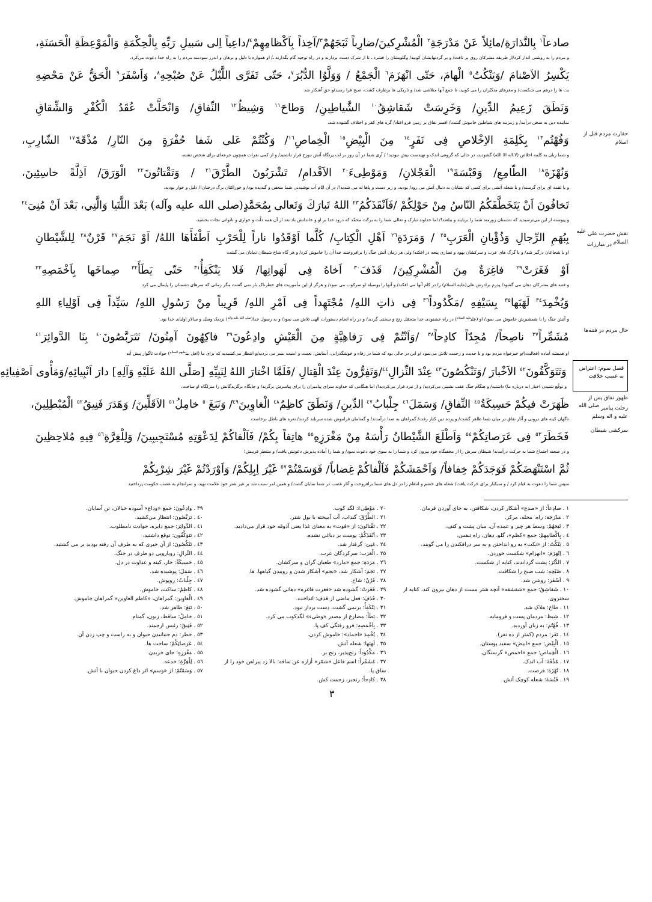صادعاً<sup>١</sup> بِالنَّذارَةِ/مائِلاً عَنْ مَدْرَجَةِ<sup>٢</sup> الْمُشْرِكينَ/ضارِباً ثَبَجَهُمْ<sup>٣</sup>/آخِذاً بِاَكْظامِهِمْ<sup>٤</sup>/داعِياً اِلى سَبيلِ رَبِّهِ بِالْحِكْمَةِ وَالْمَوْعِظَةِ الْحَسَنَةِ،
و مردم را به روشنی انذار کرد/از طریقه مشرکان روی بر تافت/ و بر گردنهایشان کوبید/ وگلویشان را فشرد ـ تا از شرک دست بردارند و در راه توحید گام بگذارند ـ/ او همواره با دلیل و برهان و اندرز سودمند مردم را به راه خدا دعوت می‌کرد.
يَكْسِرُ الاَصْنامَ /وَيَنْكُتُ<sup>٥</sup> الْهامَ، حَتّى انْهَزَمَ<sup>٦</sup> الْجَمْعُ / وَوَلَّوُا الدُّبُرَ<sup>٧</sup>، حَتّى تَفَرَّى اللَّيْلُ عَنْ صُبْحِهِ<sup>٨</sup>، وَاَسْفَرَ<sup>٩</sup> الْحَقُّ عَنْ مَحْضِهِ
بت ها را درهم می شکست/ و مغزهای متکبّران را می کوبید، تا جمع آنها متلاشی شد/ و تاریکی ها برطرف گشت، صبح فرا رسید/و حق آشکار شد
وَنَطَقَ زَعِيمُ الدِّينِ/ وَخَرِسَتْ شَقاشِقُ<sup>١٠</sup> الشَّياطِينِ/ وَطاحَ<sup>١١</sup> وَشِيظُ<sup>١٢</sup> النِّفاقِ/ وَانْحَلَّتْ عُقَدُ الْكُفْرِ وَالشِّقاقِ
نماینده دین به سخن درآمد/ و زمزمه های شیاطین خاموش گشت/ افسر نفاق بر زمین فرو افتاد/ گره های کفر و اختلاف گشوده شد،
حقارت مردم قبل از اسلام
وَفُهْتُم<sup>١٣</sup> بِكَلِمَةِ الاِخْلاصِ فِى نَفَرٍ<sup>١٤</sup> مِنَ الْبِيْضِ<sup>١٥</sup> الْخِماصِ<sup>١٦</sup>/ وَكُنْتُمْ عَلى شَفا حُفْرَةٍ مِنَ النّارِ/ مُذْقَةَ<sup>١٧</sup> الشّارِبِ،
و شما زبان به کلمه اخلاص (لا اله الا الله) گشودید، در حالی که گروهی اندک و تهیدست بیش نبودید! / آری شما در آن روز بر لب پرتگاه آتش دوزخ قرار داشتید/ و از کمی نفرات همچون جرعه‌ای برای شخص تشنه،
وَنُهْزَةَ<sup>١٨</sup> الطّامِعِ/ وَقَبْسَةَ<sup>١٩</sup> الْعَجْلانِ/ وَمَوْطِىءَ<sup>٢٠</sup> الاَقْدامِ/ تَشْرَبُونَ الطَّرْقَ<sup>٢١</sup> / وَتَقْتاتُونَ<sup>٢٢</sup> الْوَرَقَ/ اَذِلَّةً خاسِئِينَ،
و یا لقمه ای برای گرسنه/ و یا شعله آتشی برای کسی که شتابان به دنبال آتش می رود/ بودید، و زیر دست و پاها له می شدید!/ در آن ایّام آب نوشیدنی شما متعفن و گندیده بود/ و خوراکتان برگ درختان!/ ذلیل و خوار بودید،
تَخافُونَ اَنْ يَتَخَطَّفَكُمُ النّاسُ مِنْ حَوْلِكُمْ /فَاَنْقَذَكُمُ<sup>٢٣</sup> اللهُ تَبارَكَ وَتَعالى بِمُحَمَّدٍ(صلى الله عليه وآله) بَعْدَ اللَّتَيا وَالَّتِي، بَعْدَ اَنْ مُنِىَ<sup>٢٤</sup>
و پیوسته از این می‌ترسیدید که دشمنان زورمند شما را بربایند و ببلعند!/ اما خداوند تبارک و تعالی شما را به برکت محمّد که درود خدا بر او و خاندانش باد بعد از آن همه ذلّت و خواری و ناتوانی نجات بخشید،
نقش حضرت علی <sup>عليه السلام</sup> در مبارزات
بِبُهَمِ الرِّجالِ وَذُؤْبانِ الْعَرَبِ<sup>٢٥</sup> / وَمَرَدَةِ<sup>٢٦</sup> اَهْلِ الْكِتابِ/ كُلَّما اَوْقَدُوا ناراً لِلْحَرْبِ اَطْفَأَهَا اللهُ/ اَوْ نَجَمَ<sup>٢٧</sup> قَرْنٌ<sup>٢٨</sup> لِلشَّيْطانِ
او با شجاعان درگیر شد/ و با گرگ های عرب و سرکشان یهود و نصاری پنجه در افکند/ ولی هر زمان آتش جنگ را برافروختند خدا آن را خاموش کرد/ و هر گاه شاخ شیطان نمایان می گشت
اَوْ فَغَرَتْ<sup>٢٩</sup> فاغِرَةٌ مِنَ الْمُشْرِكِينَ/ قَذَفَ<sup>٣٠</sup> اَخاهُ فِى لَهَواتِها/ فَلا يَنْكَفِأُ<sup>٣١</sup> حَتّى يَطَأَ<sup>٣٢</sup> صِماخَها بِاَخْمَصِهِ<sup>٣٣</sup>
و فتنه های مشرکان دهان می گشود/ پدرم برادرش علی(علیه السلام) را در کام آنها می افکند/ و آنها را بوسیله او سرکوب می نمود/ و هرگز از این مأموریت های خطرناک باز نمی گشت مگر زمانی که سرهای دشمنان را پایمال می کرد
وَيُخْمِدَ<sup>٣٤</sup> لَهَبَها<sup>٣٥</sup> بِسَيْفِهِ /مَكْدُوداً<sup>٣٦</sup> فِى ذاتِ اللهِ/ مُجْتَهِداً فِى اَمْرِ اللهِ/ قَرِيباً مِنْ رَسُولِ اللهِ/ سَيِّداً فِى اَوْلِياءِ اللهِ
و آتش جنگ را با شمشیرش خاموش می نمود/ او (علی<sup>علیه السلام</sup>) در راه خشنودی خدا متحمّل رنج و سختی گردید/ و در راه انجام دستورات الهی تلاش می نمود/ و به رسول خدا(<sup>صلی الله علیه واله</sup>) نزدیک وسیّد و سالار اولیای خدا بود.
حال مردم در فتنه‌ها
مُشَمِّراً<sup>٣٧</sup> ناصِحاً/ مُجِدّاً كادِحاً<sup>٣٨</sup> /وَاَنْتُمْ فِى رَفاهِيَّةٍ مِنَ الْعَيْشِ وادِعُونَ<sup>٣٩</sup> فاكِهُونَ آمِنُونَ/ تَتَرَبَّصُونَ<sup>٤٠</sup> بِنَا الدَّوائِرَ<sup>٤١</sup>
او همیشه آماده (فعالیت)/و خیرخواه مردم بود و با جدیت و زحمت تلاش می‌نمود /و این در حالی بود که شما در رفاه و خوشگذرانی، آسایش، نعمت و امنیت بسر می بردید/و انتظار می‌کشیدید که برای ما (اهل بیت<sup>علیهم السلام</sup>) حوادث ناگوار پیش آید
فصل سوم: اعتراض به غصب خلافت
وَتَتَوَكَّفُونَ<sup>٤٢</sup> الاَخْبارَ /وَتَنْكُصُونَ<sup>٤٣</sup> عِنْدَ النِّزالِ<sup>٤٤</sup>/وَتَفِرُّونَ عِنْدَ الْقِتالِ /فَلَمَّا اخْتارَ اللهُ لِنَبِيِّهِ [صَلَّى اللهُ عَلَيْهِ وَآلِهِ] دارَ اَنْبِيائِهِ/وَمَأْوى اَصْفِيائِهِ
و توقّع شنیدن اخبار (بد درباره ما) داشتید/ و هنگام جنگ عقب نشینی می‌کردید/ و از نبرد فرار می‌کردید!/ اما هنگامی که خداوند سرای پیامبران را برای پیامبرش برگزید/ و جایگاه برگزیدگانش را منزلگاه او ساخت،
ظهور نفاق پس از رحلت پیامبر <sup>صلی الله علیه و اله وسلم</sup>
ظَهَرَتْ فيكُمْ حَسِيكَةُ<sup>٤٥</sup> النِّفاقِ/ وَسَمَلَ<sup>٤٦</sup> جِلْبابُ<sup>٤٧</sup> الدِّينِ/ وَنَطَقَ كاظِمُ<sup>٤٨</sup> الْغاوِينَ<sup>٤٩</sup>/ وَنَبَغَ<sup>٥٠</sup> خامِلُ<sup>٥١</sup> الاَقَلِّينَ/ وَهَدَرَ فَنِيقُ<sup>٥٢</sup> الْمُبْطِلِينَ،
ناگهان کینه های درونی و آثار نفاق در میان شما ظاهر گشت/ و پرده دین کنار رفت/ گمراهان به صدا درآمدند/ و گمنامان فراموش شده سربلند کردند/ نعره های باطل برخاست
سرکشی شیطان
فَخَطَرَ<sup>٥٣</sup> فِى عَرَصاتِكُمْ<sup>٥٤</sup> وَاَطْلَعَ الشَّيْطانُ رَأْسَهُ مِنْ مَغْرَزِهِ<sup>٥٥</sup> هاتِفاً بِكُمْ/ فَاَلْفاكُمْ لِدَعْوَتِهِ مُسْتَجِيبِينَ/ وَلِلْغِرَّةِ<sup>٥٦</sup> فِيهِ مُلاحِظِينَ
و در صحنه اجتماع شما به حرکت درآمدند/ شیطان سرش را از مخفیگاه خود بیرون کرد و شما را به سوی خود دعوت نمود/ و شما را آماده پذیرش دعوتش یافت/ و منتظر فریبش!
ثُمَّ اسْتَنْهَضَكُمْ فَوَجَدَكُمْ خِفافاً/ وَاَحْمَشَكُمْ فَاَلْفاكُمْ غِضاباً/ فَوَسَمْتُمْ<sup>٥٧</sup> غَيْرَ اِبِلِكُمْ/ وَاَوْرَدْتُمْ غَيْرَ شِرْبِكُمْ
سپس شما را دعوت به قیام کرد / و سبکبار برای حرکت یافت/ شعله های خشم و انتقام را در دل های شما برافروخت و آثار غضب در شما نمایان گشت/ و همین امر سبب شد بر غیر شتر خود علامت نهید، و سرانجام به غصب حکومت پرداختید
١ . صادِعاً: از «صدع» آشکار کردن، شکافتن، به جای آوردن فرمان.
٢ . مَدْرَجَة: راه، محله، مرکز.
٣ . ثَبَجَهُمْ: وسط هر چیز و عمده آن، میان پشت و کتف.
٤ . بِاَكْظامِهِمْ: جمع «کظم»، گلو، دهان، راه تنفس.
٥ . يَنْكُتُ: از «نکت» به رو انداختن و به سر درافکندن را می گویند.
٦ . اِنْهَزَمَ: «انهزام» شکست خوردن.
٧ . الدُّبُرَ: پشت گرداندند، کنایه از شکست.
٨ . صُبْحِهِ: شب صبح را شکافت.
٩ . اَسْفَرَ: روشن شد.
١٠ . شَقاشِقُ: جمع «شقشقه» آنچه شتر مست از دهان بیرون کند، کنایه از سخنروی.
١١ . طاحَ: هلاک شد.
١٢ . شِيظ: مردمان پست و فرومایه.
١٣ . فُهْتُم: به زبان آوردید.
١٤ . نَفَر: مردم (کمتر از ده نفر).
١٥ . اَلْبِيْض: جمع «ابیض» سفید پوستان.
١٦ . الْخِماص: جمع «اخمص» گرسنگان.
١٧ . مُذْقَةَ: آب اندک.
١٨ . نُهْزَةَ: فرصت.
١٩ . قَبْسَةَ: شعله کوچک آتش.
٢٠ . مَوْطِىءَ: لگد کوب.
٢١ . الطَّرْقَ: گنداب، آب آمیخته با بول شتر.
٢٢ . تَقْتاتُونَ: از «قوت» به معنای غذا یعنی آذوقه خود قرار می‌دادید.
٢٣ . اَنْقَذَكُمْ: پوست بز دباغی نشده.
٢٤ . مُنِىَ: گرفتار شد.
٢٥ . الْعَرَب: سرکردگان عرب.
٢٦ . مَرَدَةِ: جمع «مارد» طغیان گران و سرکشان.
٢٧ . نَجَمَ: آشکار شد، «نجم» آشکار شدن و روییدن گیاهها. ها.
٢٨ . قَرْنٌ: شاخ.
٢٩ . فَغَرَتْ: گشوده شد «فغرت فاغره» دهانی گشوده شد.
٣٠ . قَذَفَ: فعل ماضی از قذف: انداخت.
٣١ . يَنْكَفِأُ: برنمی گشت، دست بردار نبود.
٣٢ . يَطَأَ: مضارع از مصدر «وطیء» لگدکوب می کرد.
٣٣ . بِاَخْمَصِهِ: فرو رفتگی کف پا.
٣٤ . يُخْمِدَ «اخماد»: خاموش کردن.
٣٥ . لَهَبَها: شعله آتش.
٣٦ . مَكْدُوداً: رنج‌پذیر، رنج بر.
٣٧ . مُشَمِّراً: اسم فاعل «شمّر» أزاره عن ساقه: بالا زد پیراهن خود را از ساق پا.
٣٨ . كادِحاً: رنجبر، زحمت کش.
٣٩ . وادِعُونَ: جمع «وداع» آسوده خیالان، تن آسایان.
٤٠ . تَرَبَّصُونَ: انتظار می‌کشید.
٤١ . الدَّوائِرَ: جمع دایره، حوادث نامطلوب.
٤٢ . تَتَوَكَّفُون: توقع داشتید.
٤٣ . تَنْكُصُونَ: از آن خیری که به طرف آن رفته بودید بر می گشتید.
٤٤ . النِّزالِ: رویارویی دو طرف در جنگ.
٤٥ . حَسِيكَةُ: خار، کینه و عداوت در دل.
٤٦ . سَمَلَ: پوشیده شد.
٤٧ . جِلْبابُ: روپوش.
٤٨ . كاظِمُ: ساکت، خاموش.
٤٩ . الْغاوِينَ: گمراهان، «کاظم الغاوین» گمراهان خاموش.
٥٠ . نَبَغَ: ظاهر شد.
٥١ . خامِلُ: ساقط، زبون، گمنام
٥٢ . فَنِيقُ: رئیس ارجمند.
٥٣ . خطر: دم جنبانیدن حیوان و به راست و چپ زدن آن.
٥٤ . عَرَصاتِكُمْ: ساحت ها.
٥٥ . مَغْرَزِهِ: جای خزیدن.
٥٦ . لِلْغِرَّةِ: خدعه.
٥٧ . وَسَمْتُمْ: از «وسم» اثر داغ کردن حیوان با آتش.
٣